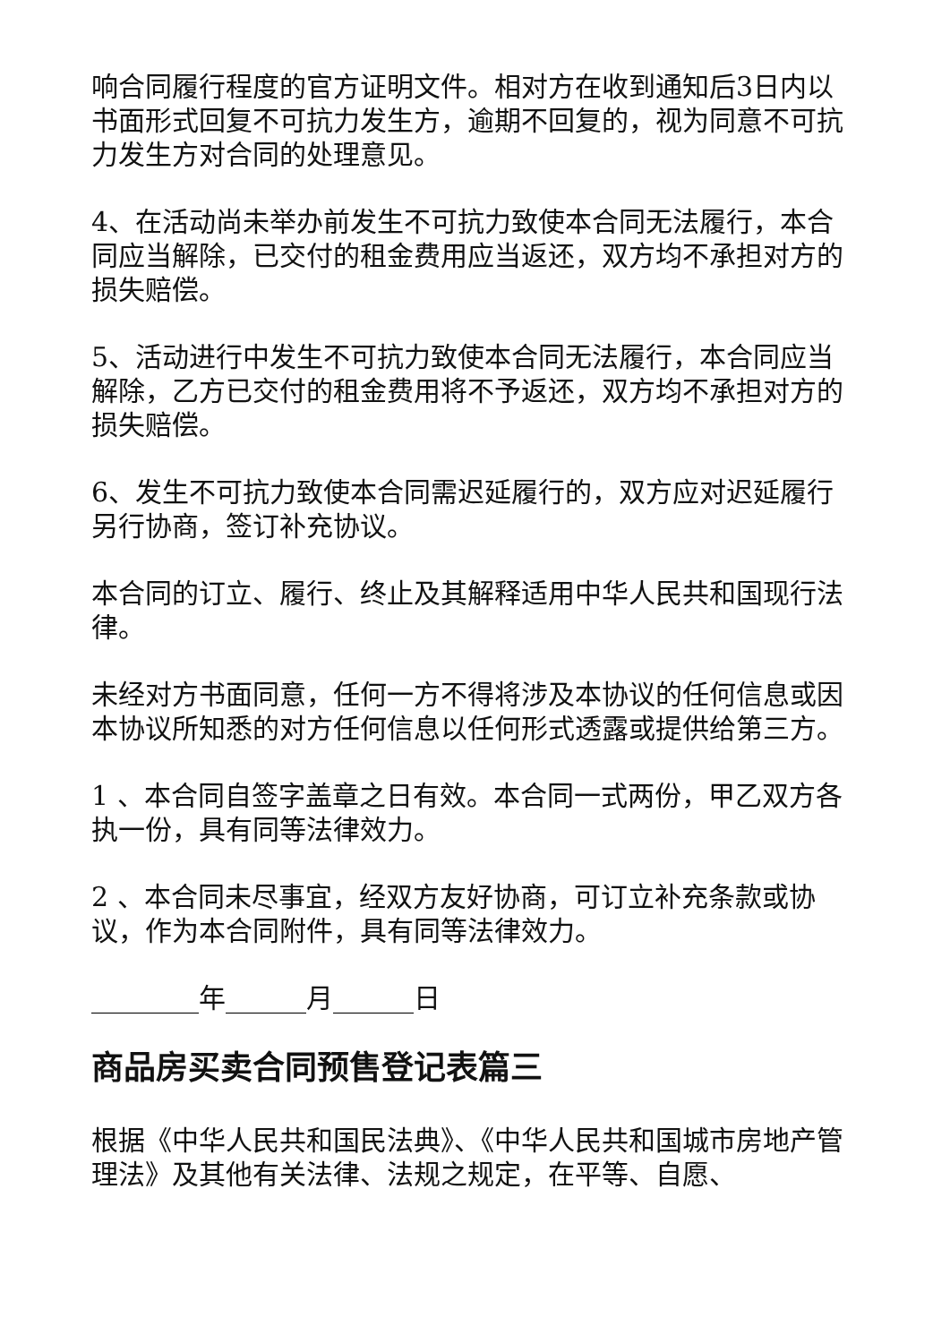响合同履行程度的官方证明文件。相对方在收到通知后3日内以书面形式回复不可抗力发生方，逾期不回复的，视为同意不可抗力发生方对合同的处理意见。
4、在活动尚未举办前发生不可抗力致使本合同无法履行，本合同应当解除，已交付的租金费用应当返还，双方均不承担对方的损失赔偿。
5、活动进行中发生不可抗力致使本合同无法履行，本合同应当解除，乙方已交付的租金费用将不予返还，双方均不承担对方的损失赔偿。
6、发生不可抗力致使本合同需迟延履行的，双方应对迟延履行另行协商，签订补充协议。
本合同的订立、履行、终止及其解释适用中华人民共和国现行法律。
未经对方书面同意，任何一方不得将涉及本协议的任何信息或因本协议所知悉的对方任何信息以任何形式透露或提供给第三方。
1 、本合同自签字盖章之日有效。本合同一式两份，甲乙双方各执一份，具有同等法律效力。
2 、本合同未尽事宜，经双方友好协商，可订立补充条款或协议，作为本合同附件，具有同等法律效力。
________年______月______日
商品房买卖合同预售登记表篇三
根据《中华人民共和国民法典》、《中华人民共和国城市房地产管理法》及其他有关法律、法规之规定，在平等、自愿、